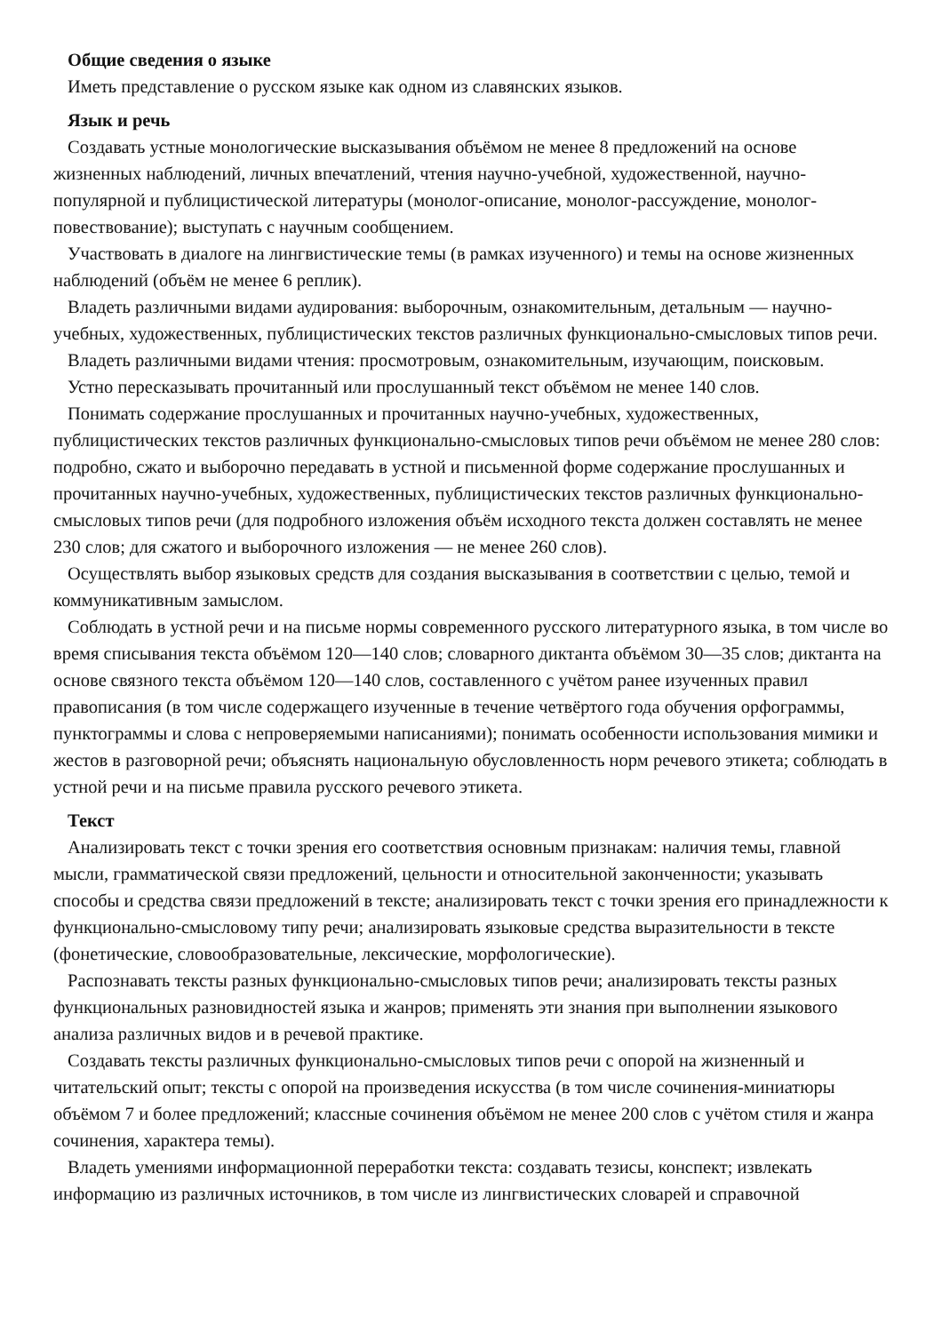Общие сведения о языке
Иметь представление о русском языке как одном из славянских языков.
Язык и речь
Создавать устные монологические высказывания объёмом не менее 8 предложений на основе жизненных наблюдений, личных впечатлений, чтения научно-учебной, художественной, научно-популярной и публицистической литературы (монолог-описание, монолог-рассуждение, монолог-повествование); выступать с научным сообщением.
Участвовать в диалоге на лингвистические темы (в рамках изученного) и темы на основе жизненных наблюдений (объём не менее 6 реплик).
Владеть различными видами аудирования: выборочным, ознакомительным, детальным — научно-учебных, художественных, публицистических текстов различных функционально-смысловых типов речи.
Владеть различными видами чтения: просмотровым, ознакомительным, изучающим, поисковым.
Устно пересказывать прочитанный или прослушанный текст объёмом не менее 140 слов.
Понимать содержание прослушанных и прочитанных научно-учебных, художественных, публицистических текстов различных функционально-смысловых типов речи объёмом не менее 280 слов: подробно, сжато и выборочно передавать в устной и письменной форме содержание прослушанных и прочитанных научно-учебных, художественных, публицистических текстов различных функционально-смысловых типов речи (для подробного изложения объём исходного текста должен составлять не менее 230 слов; для сжатого и выборочного изложения — не менее 260 слов).
Осуществлять выбор языковых средств для создания высказывания в соответствии с целью, темой и коммуникативным замыслом.
Соблюдать в устной речи и на письме нормы современного русского литературного языка, в том числе во время списывания текста объёмом 120—140 слов; словарного диктанта объёмом 30—35 слов; диктанта на основе связного текста объёмом 120—140 слов, составленного с учётом ранее изученных правил правописания (в том числе содержащего изученные в течение четвёртого года обучения орфограммы, пунктограммы и слова с непроверяемыми написаниями); понимать особенности использования мимики и жестов в разговорной речи; объяснять национальную обусловленность норм речевого этикета; соблюдать в устной речи и на письме правила русского речевого этикета.
Текст
Анализировать текст с точки зрения его соответствия основным признакам: наличия темы, главной мысли, грамматической связи предложений, цельности и относительной законченности; указывать способы и средства связи предложений в тексте; анализировать текст с точки зрения его принадлежности к функционально-смысловому типу речи; анализировать языковые средства выразительности в тексте (фонетические, словообразовательные, лексические, морфологические).
Распознавать тексты разных функционально-смысловых типов речи; анализировать тексты разных функциональных разновидностей языка и жанров; применять эти знания при выполнении языкового анализа различных видов и в речевой практике.
Создавать тексты различных функционально-смысловых типов речи с опорой на жизненный и читательский опыт; тексты с опорой на произведения искусства (в том числе сочинения-миниатюры объёмом 7 и более предложений; классные сочинения объёмом не менее 200 слов с учётом стиля и жанра сочинения, характера темы).
Владеть умениями информационной переработки текста: создавать тезисы, конспект; извлекать информацию из различных источников, в том числе из лингвистических словарей и справочной